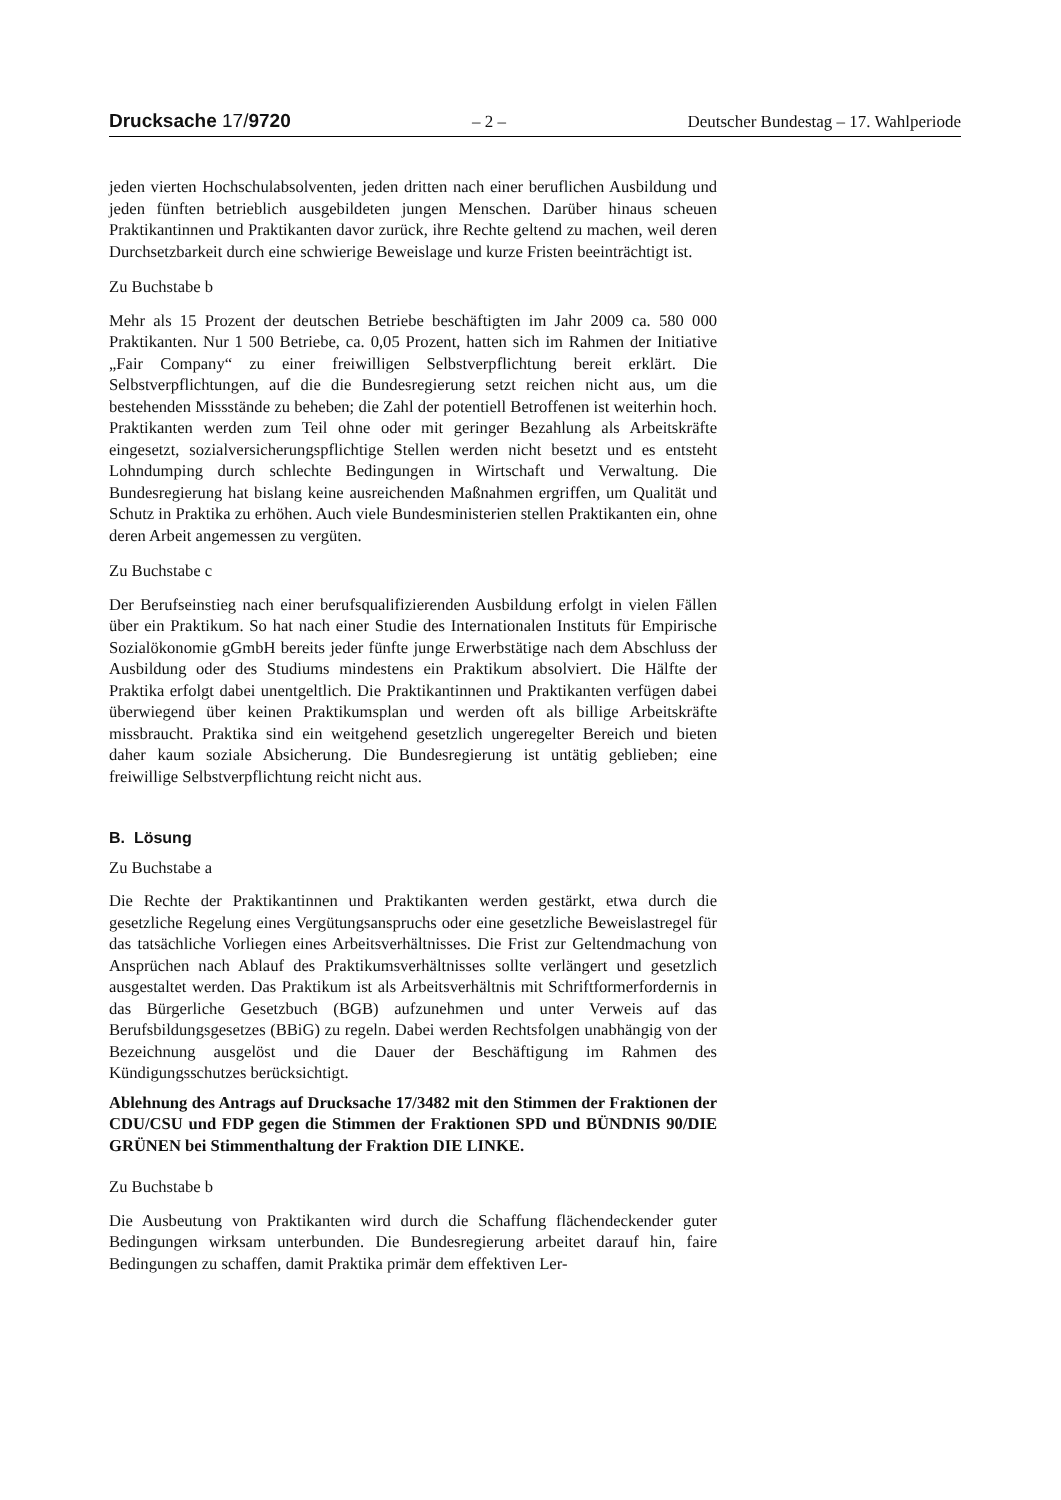Drucksache 17/9720 – 2 – Deutscher Bundestag – 17. Wahlperiode
jeden vierten Hochschulabsolventen, jeden dritten nach einer beruflichen Ausbildung und jeden fünften betrieblich ausgebildeten jungen Menschen. Darüber hinaus scheuen Praktikantinnen und Praktikanten davor zurück, ihre Rechte geltend zu machen, weil deren Durchsetzbarkeit durch eine schwierige Beweislage und kurze Fristen beeinträchtigt ist.
Zu Buchstabe b
Mehr als 15 Prozent der deutschen Betriebe beschäftigten im Jahr 2009 ca. 580 000 Praktikanten. Nur 1 500 Betriebe, ca. 0,05 Prozent, hatten sich im Rahmen der Initiative „Fair Company“ zu einer freiwilligen Selbstverpflichtung bereit erklärt. Die Selbstverpflichtungen, auf die die Bundesregierung setzt reichen nicht aus, um die bestehenden Missstände zu beheben; die Zahl der potentiell Betroffenen ist weiterhin hoch. Praktikanten werden zum Teil ohne oder mit geringer Bezahlung als Arbeitskräfte eingesetzt, sozialversicherungspflichtige Stellen werden nicht besetzt und es entsteht Lohndumping durch schlechte Bedingungen in Wirtschaft und Verwaltung. Die Bundesregierung hat bislang keine ausreichenden Maßnahmen ergriffen, um Qualität und Schutz in Praktika zu erhöhen. Auch viele Bundesministerien stellen Praktikanten ein, ohne deren Arbeit angemessen zu vergüten.
Zu Buchstabe c
Der Berufseinstieg nach einer berufsqualifizierenden Ausbildung erfolgt in vielen Fällen über ein Praktikum. So hat nach einer Studie des Internationalen Instituts für Empirische Sozialökonomie gGmbH bereits jeder fünfte junge Erwerbstätige nach dem Abschluss der Ausbildung oder des Studiums mindestens ein Praktikum absolviert. Die Hälfte der Praktika erfolgt dabei unentgeltlich. Die Praktikantinnen und Praktikanten verfügen dabei überwiegend über keinen Praktikumsplan und werden oft als billige Arbeitskräfte missbraucht. Praktika sind ein weitgehend gesetzlich ungeregelter Bereich und bieten daher kaum soziale Absicherung. Die Bundesregierung ist untätig geblieben; eine freiwillige Selbstverpflichtung reicht nicht aus.
B. Lösung
Zu Buchstabe a
Die Rechte der Praktikantinnen und Praktikanten werden gestärkt, etwa durch die gesetzliche Regelung eines Vergütungsanspruchs oder eine gesetzliche Beweislastregel für das tatsächliche Vorliegen eines Arbeitsverhältnisses. Die Frist zur Geltendmachung von Ansprüchen nach Ablauf des Praktikumsverhältnisses sollte verlängert und gesetzlich ausgestaltet werden. Das Praktikum ist als Arbeitsverhältnis mit Schriftformerfordernis in das Bürgerliche Gesetzbuch (BGB) aufzunehmen und unter Verweis auf das Berufsbildungsgesetzes (BBiG) zu regeln. Dabei werden Rechtsfolgen unabhängig von der Bezeichnung ausgelöst und die Dauer der Beschäftigung im Rahmen des Kündigungsschutzes berücksichtigt.
Ablehnung des Antrags auf Drucksache 17/3482 mit den Stimmen der Fraktionen der CDU/CSU und FDP gegen die Stimmen der Fraktionen SPD und BÜNDNIS 90/DIE GRÜNEN bei Stimmenthaltung der Fraktion DIE LINKE.
Zu Buchstabe b
Die Ausbeutung von Praktikanten wird durch die Schaffung flächendeckender guter Bedingungen wirksam unterbunden. Die Bundesregierung arbeitet darauf hin, faire Bedingungen zu schaffen, damit Praktika primär dem effektiven Ler-